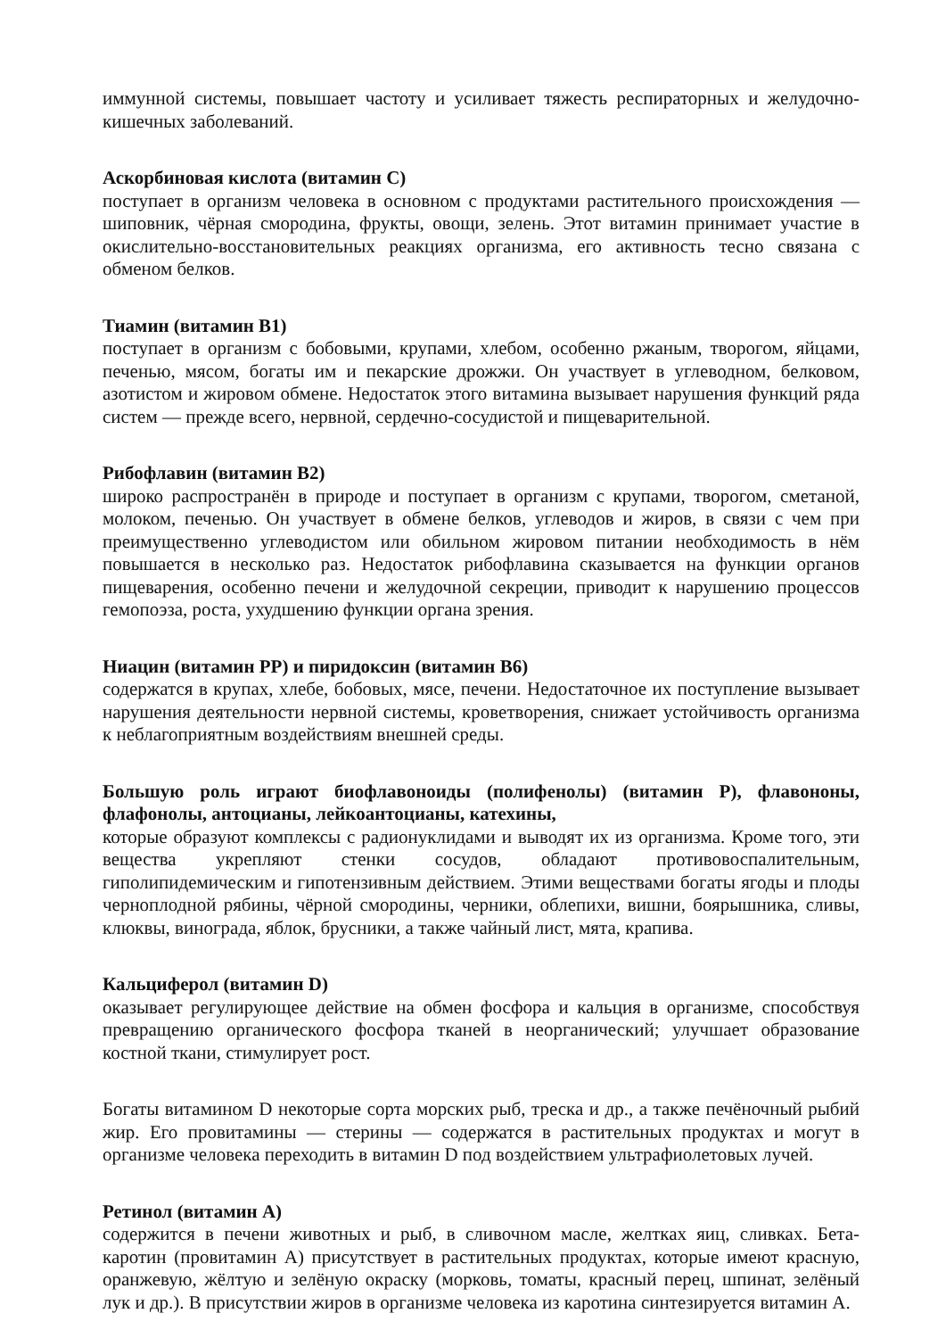иммунной системы, повышает частоту и усиливает тяжесть респираторных и желудочно-кишечных заболеваний.
Аскорбиновая кислота (витамин С)
поступает в организм человека в основном с продуктами растительного происхождения — шиповник, чёрная смородина, фрукты, овощи, зелень. Этот витамин принимает участие в окислительно-восстановительных реакциях организма, его активность тесно связана с обменом белков.
Тиамин (витамин В1)
поступает в организм с бобовыми, крупами, хлебом, особенно ржаным, творогом, яйцами, печенью, мясом, богаты им и пекарские дрожжи. Он участвует в углеводном, белковом, азотистом и жировом обмене. Недостаток этого витамина вызывает нарушения функций ряда систем — прежде всего, нервной, сердечно-сосудистой и пищеварительной.
Рибофлавин (витамин В2)
широко распространён в природе и поступает в организм с крупами, творогом, сметаной, молоком, печенью. Он участвует в обмене белков, углеводов и жиров, в связи с чем при преимущественно углеводистом или обильном жировом питании необходимость в нём повышается в несколько раз. Недостаток рибофлавина сказывается на функции органов пищеварения, особенно печени и желудочной секреции, приводит к нарушению процессов гемопоэза, роста, ухудшению функции органа зрения.
Ниацин (витамин РР) и пиридоксин (витамин В6)
содержатся в крупах, хлебе, бобовых, мясе, печени. Недостаточное их поступление вызывает нарушения деятельности нервной системы, кроветворения, снижает устойчивость организма к неблагоприятным воздействиям внешней среды.
Большую роль играют биофлавоноиды (полифенолы) (витамин Р), флавононы, флафонолы, антоцианы, лейкоантоцианы, катехины,
которые образуют комплексы с радионуклидами и выводят их из организма. Кроме того, эти вещества укрепляют стенки сосудов, обладают противовоспалительным, гиполипидемическим и гипотензивным действием. Этими веществами богаты ягоды и плоды черноплодной рябины, чёрной смородины, черники, облепихи, вишни, боярышника, сливы, клюквы, винограда, яблок, брусники, а также чайный лист, мята, крапива.
Кальциферол (витамин D)
оказывает регулирующее действие на обмен фосфора и кальция в организме, способствуя превращению органического фосфора тканей в неорганический; улучшает образование костной ткани, стимулирует рост.
Богаты витамином D некоторые сорта морских рыб, треска и др., а также печёночный рыбий жир. Его провитамины — стерины — содержатся в растительных продуктах и могут в организме человека переходить в витамин D под воздействием ультрафиолетовых лучей.
Ретинол (витамин А)
содержится в печени животных и рыб, в сливочном масле, желтках яиц, сливках. Бета-каротин (провитамин А) присутствует в растительных продуктах, которые имеют красную, оранжевую, жёлтую и зелёную окраску (морковь, томаты, красный перец, шпинат, зелёный лук и др.). В присутствии жиров в организме человека из каротина синтезируется витамин А.